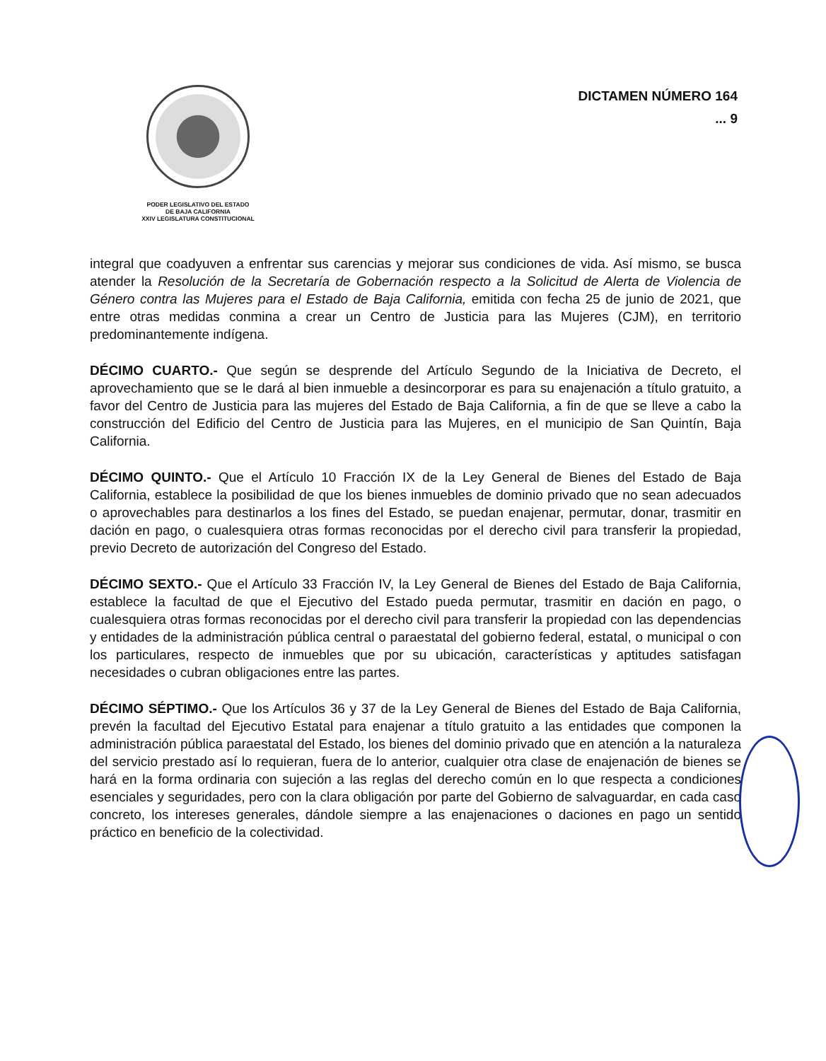PODER LEGISLATIVO DEL ESTADO
DE BAJA CALIFORNIA
XXIV LEGISLATURA CONSTITUCIONAL
DICTAMEN NÚMERO 164
... 9
integral que coadyuven a enfrentar sus carencias y mejorar sus condiciones de vida. Así mismo, se busca atender la Resolución de la Secretaría de Gobernación respecto a la Solicitud de Alerta de Violencia de Género contra las Mujeres para el Estado de Baja California, emitida con fecha 25 de junio de 2021, que entre otras medidas conmina a crear un Centro de Justicia para las Mujeres (CJM), en territorio predominantemente indígena.
DÉCIMO CUARTO.- Que según se desprende del Artículo Segundo de la Iniciativa de Decreto, el aprovechamiento que se le dará al bien inmueble a desincorporar es para su enajenación a título gratuito, a favor del Centro de Justicia para las mujeres del Estado de Baja California, a fin de que se lleve a cabo la construcción del Edificio del Centro de Justicia para las Mujeres, en el municipio de San Quintín, Baja California.
DÉCIMO QUINTO.- Que el Artículo 10 Fracción IX de la Ley General de Bienes del Estado de Baja California, establece la posibilidad de que los bienes inmuebles de dominio privado que no sean adecuados o aprovechables para destinarlos a los fines del Estado, se puedan enajenar, permutar, donar, trasmitir en dación en pago, o cualesquiera otras formas reconocidas por el derecho civil para transferir la propiedad, previo Decreto de autorización del Congreso del Estado.
DÉCIMO SEXTO.- Que el Artículo 33 Fracción IV, la Ley General de Bienes del Estado de Baja California, establece la facultad de que el Ejecutivo del Estado pueda permutar, trasmitir en dación en pago, o cualesquiera otras formas reconocidas por el derecho civil para transferir la propiedad con las dependencias y entidades de la administración pública central o paraestatal del gobierno federal, estatal, o municipal o con los particulares, respecto de inmuebles que por su ubicación, características y aptitudes satisfagan necesidades o cubran obligaciones entre las partes.
DÉCIMO SÉPTIMO.- Que los Artículos 36 y 37 de la Ley General de Bienes del Estado de Baja California, prevén la facultad del Ejecutivo Estatal para enajenar a título gratuito a las entidades que componen la administración pública paraestatal del Estado, los bienes del dominio privado que en atención a la naturaleza del servicio prestado así lo requieran, fuera de lo anterior, cualquier otra clase de enajenación de bienes se hará en la forma ordinaria con sujeción a las reglas del derecho común en lo que respecta a condiciones esenciales y seguridades, pero con la clara obligación por parte del Gobierno de salvaguardar, en cada caso concreto, los intereses generales, dándole siempre a las enajenaciones o daciones en pago un sentido práctico en beneficio de la colectividad.